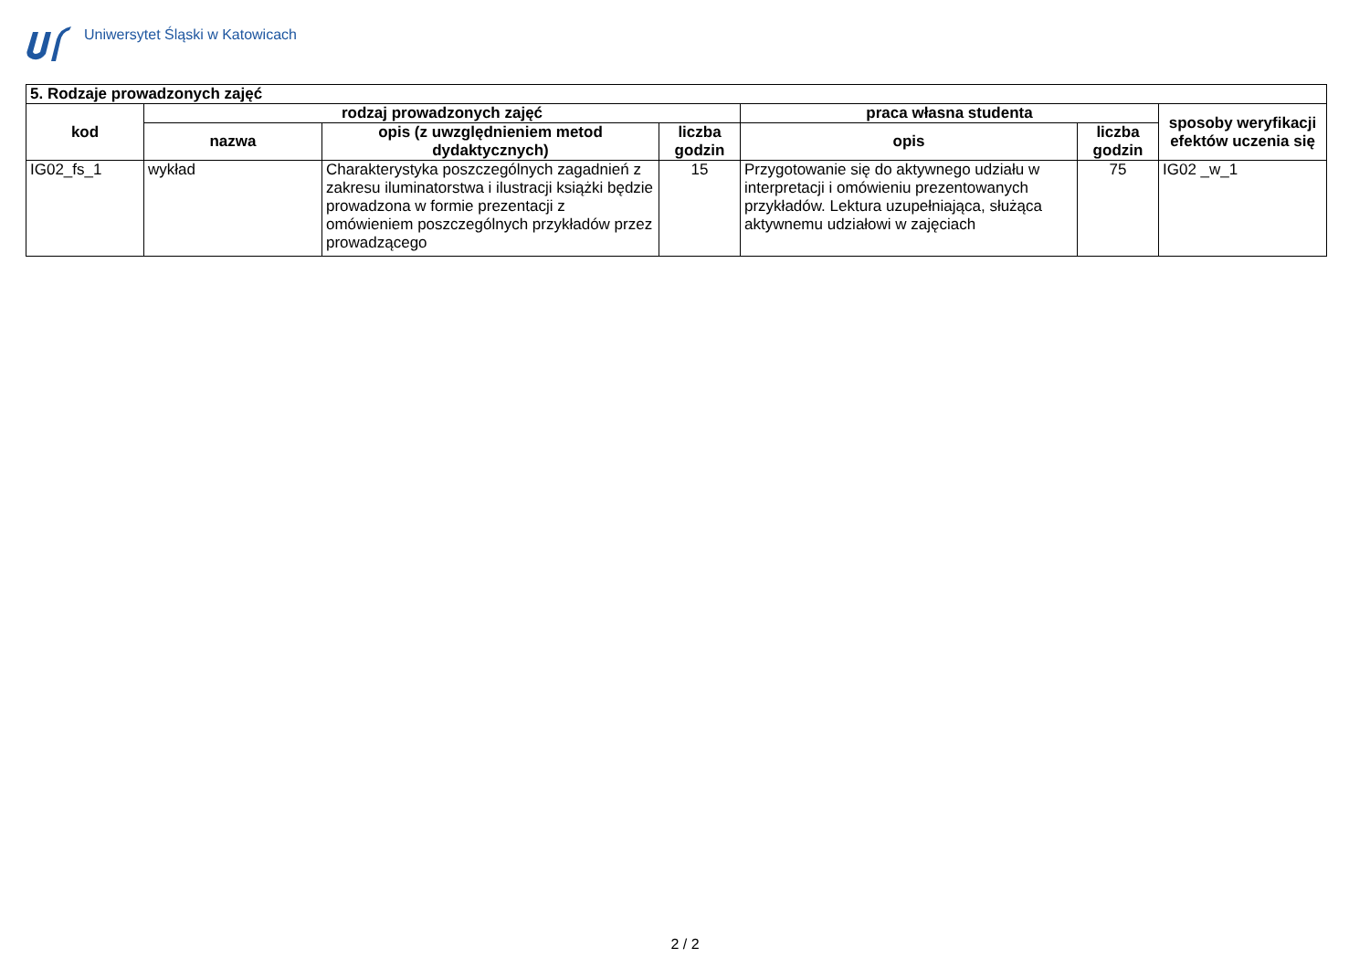Uniwersytet Śląski w Katowicach
| 5. Rodzaje prowadzonych zajęć | | | | | | |
| --- | --- | --- | --- | --- | --- | --- |
| kod | rodzaj prowadzonych zajęć | | | praca własna studenta | | sposoby weryfikacji efektów uczenia się |
| | nazwa | opis (z uwzględnieniem metod dydaktycznych) | liczba godzin | opis | liczba godzin | |
| IG02_fs_1 | wykład | Charakterystyka poszczególnych zagadnień z zakresu iluminatorstwa i ilustracji książki będzie prowadzona w formie prezentacji z omówieniem poszczególnych przykładów przez prowadzącego | 15 | Przygotowanie się do aktywnego udziału w interpretacji i omówieniu prezentowanych przykładów. Lektura uzupełniająca, służąca aktywnemu udziałowi w zajęciach | 75 | IG02 _w_1 |
2 / 2